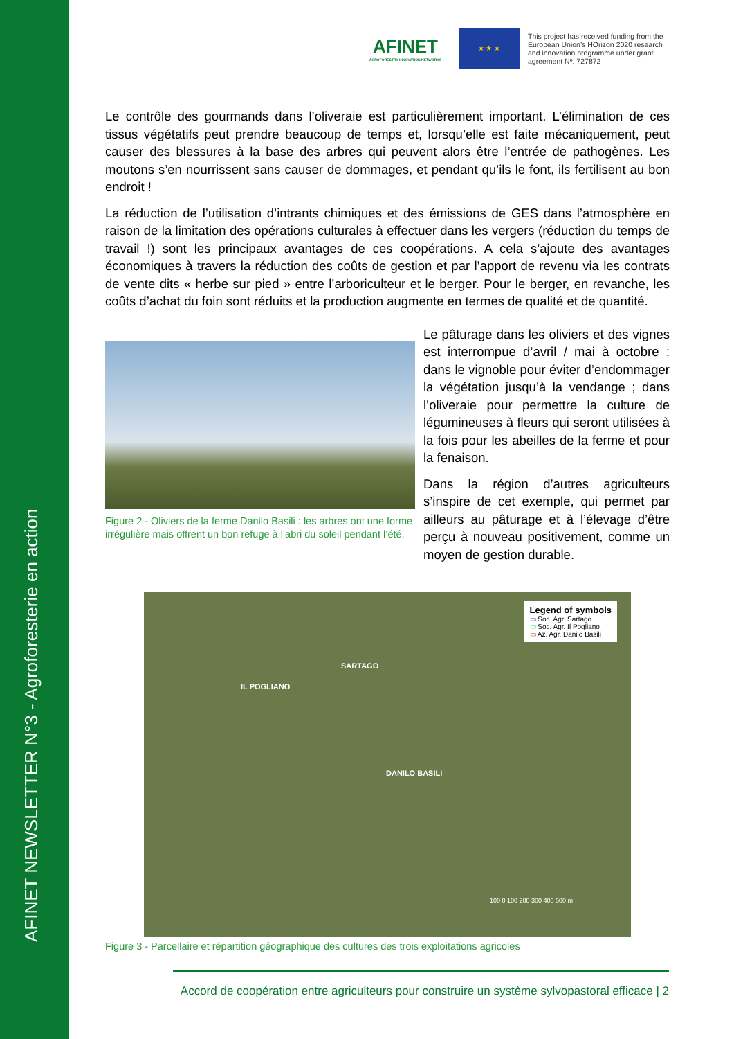AFINET NEWSLETTER N°3 - Agroforesterie en action
AFINET
AGROFORESTRY INNOVATION NETWORKS
★ ★ ★
This project has received funding from the European Union’s HOrizon 2020 research and innovation programme under grant agreement Nº. 727872
Le contrôle des gourmands dans l’oliveraie est particulièrement important. L’élimination de ces tissus végétatifs peut prendre beaucoup de temps et, lorsqu’elle est faite mécaniquement, peut causer des blessures à la base des arbres qui peuvent alors être l’entrée de pathogènes. Les moutons s’en nourrissent sans causer de dommages, et pendant qu’ils le font, ils fertilisent au bon endroit !
La réduction de l’utilisation d’intrants chimiques et des émissions de GES dans l’atmosphère en raison de la limitation des opérations culturales à effectuer dans les vergers (réduction du temps de travail !) sont les principaux avantages de ces coopérations. A cela s’ajoute des avantages économiques à travers la réduction des coûts de gestion et par l’apport de revenu via les contrats de vente dits « herbe sur pied » entre l’arboriculteur et le berger. Pour le berger, en revanche, les coûts d’achat du foin sont réduits et la production augmente en termes de qualité et de quantité.
Figure 2 - Oliviers de la ferme Danilo Basili : les arbres ont une forme irrégulière mais offrent un bon refuge à l’abri du soleil pendant l’été.
Le pâturage dans les oliviers et des vignes est interrompue d’avril / mai à octobre : dans le vignoble pour éviter d’endommager la végétation jusqu’à la vendange ; dans l’oliveraie pour permettre la culture de légumineuses à fleurs qui seront utilisées à la fois pour les abeilles de la ferme et pour la fenaison.
Dans la région d’autres agriculteurs s’inspire de cet exemple, qui permet par ailleurs au pâturage et à l’élevage d’être perçu à nouveau positivement, comme un moyen de gestion durable.
Legend of symbols
▭ Soc. Agr. Sartago
▭ Soc. Agr. Il Pogliano
▭ Az. Agr. Danilo Basili
SARTAGO
IL POGLIANO
DANILO BASILI
100 0 100 200 300 400 500 m
Figure 3 - Parcellaire et répartition géographique des cultures des trois exploitations agricoles
Accord de coopération entre agriculteurs pour construire un système sylvopastoral efficace | 2